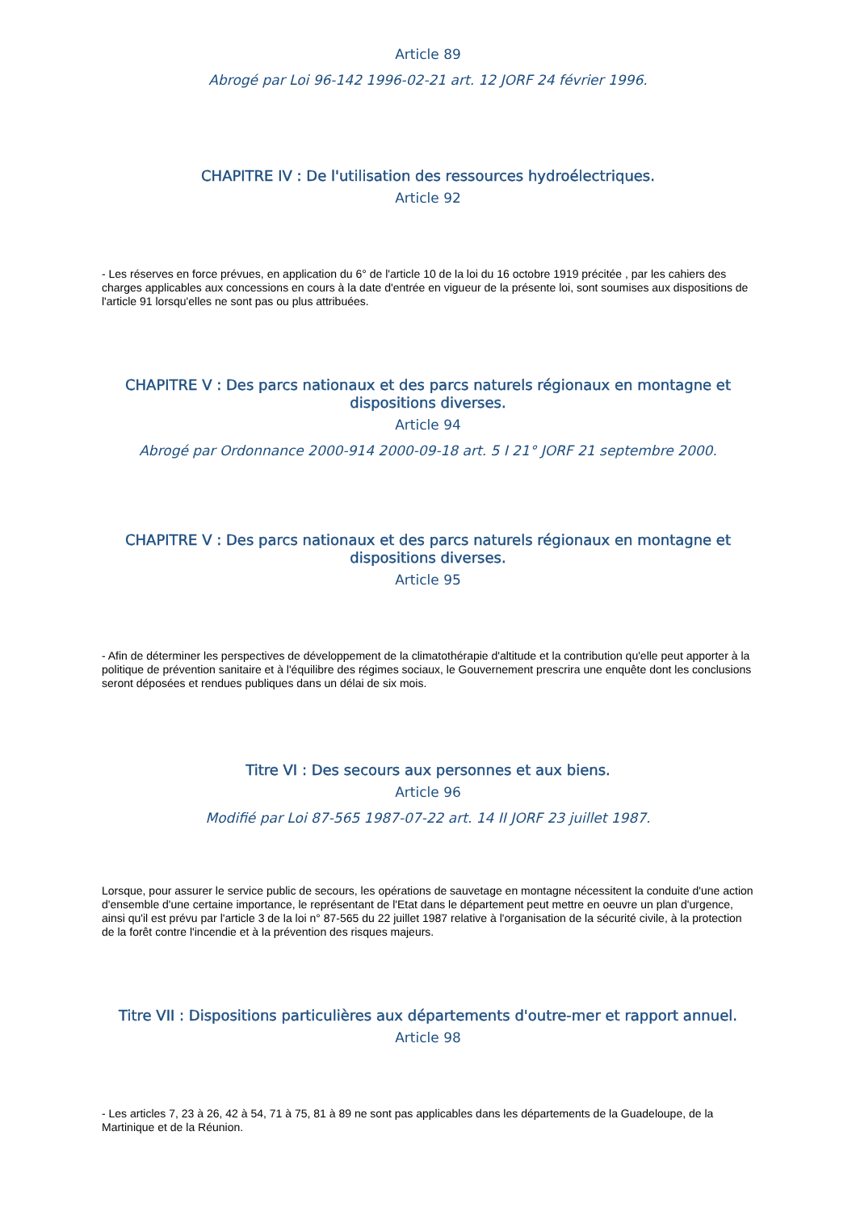Article 89
Abrogé par Loi 96-142 1996-02-21 art. 12 JORF 24 février 1996.
CHAPITRE IV : De l'utilisation des ressources hydroélectriques.
Article 92
- Les réserves en force prévues, en application du 6° de l'article 10 de la loi du 16 octobre 1919 précitée , par les cahiers des charges applicables aux concessions en cours à la date d'entrée en vigueur de la présente loi, sont soumises aux dispositions de l'article 91 lorsqu'elles ne sont pas ou plus attribuées.
CHAPITRE V : Des parcs nationaux et des parcs naturels régionaux en montagne et dispositions diverses.
Article 94
Abrogé par Ordonnance 2000-914 2000-09-18 art. 5 I 21° JORF 21 septembre 2000.
CHAPITRE V : Des parcs nationaux et des parcs naturels régionaux en montagne et dispositions diverses.
Article 95
- Afin de déterminer les perspectives de développement de la climatothérapie d'altitude et la contribution qu'elle peut apporter à la politique de prévention sanitaire et à l'équilibre des régimes sociaux, le Gouvernement prescrira une enquête dont les conclusions seront déposées et rendues publiques dans un délai de six mois.
Titre VI : Des secours aux personnes et aux biens.
Article 96
Modifié par Loi 87-565 1987-07-22 art. 14 II JORF 23 juillet 1987.
Lorsque, pour assurer le service public de secours, les opérations de sauvetage en montagne nécessitent la conduite d'une action d'ensemble d'une certaine importance, le représentant de l'Etat dans le département peut mettre en oeuvre un plan d'urgence, ainsi qu'il est prévu par l'article 3 de la loi n° 87-565 du 22 juillet 1987 relative à l'organisation de la sécurité civile, à la protection de la forêt contre l'incendie et à la prévention des risques majeurs.
Titre VII : Dispositions particulières aux départements d'outre-mer et rapport annuel.
Article 98
- Les articles 7, 23 à 26, 42 à 54, 71 à 75, 81 à 89 ne sont pas applicables dans les départements de la Guadeloupe, de la Martinique et de la Réunion.